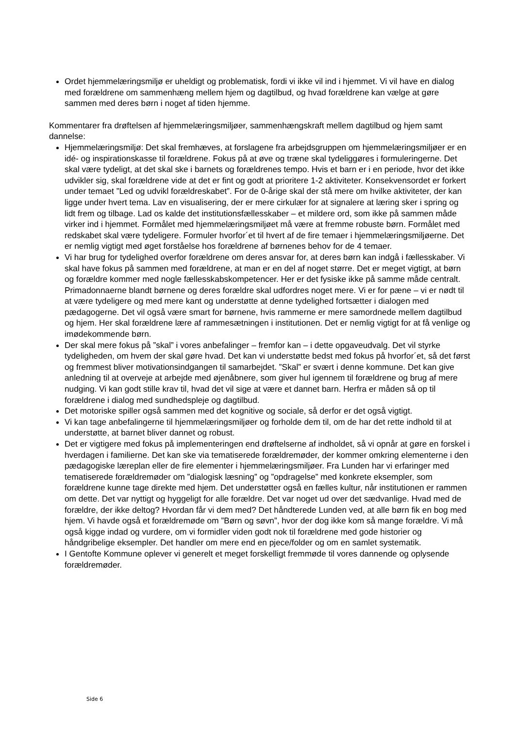Ordet hjemmelæringsmiljø er uheldigt og problematisk, fordi vi ikke vil ind i hjemmet. Vi vil have en dialog med forældrene om sammenhæng mellem hjem og dagtilbud, og hvad forældrene kan vælge at gøre sammen med deres børn i noget af tiden hjemme.
Kommentarer fra drøftelsen af hjemmelæringsmiljøer, sammenhængskraft mellem dagtilbud og hjem samt dannelse:
Hjemmelæringsmiljø: Det skal fremhæves, at forslagene fra arbejdsgruppen om hjemmelæringsmiljøer er en idé- og inspirationskasse til forældrene. Fokus på at øve og træne skal tydeliggøres i formuleringerne. Det skal være tydeligt, at det skal ske i barnets og forældrenes tempo. Hvis et barn er i en periode, hvor det ikke udvikler sig, skal forældrene vide at det er fint og godt at prioritere 1-2 aktiviteter. Konsekvensordet er forkert under temaet ”Led og udvikl forældreskabet”. For de 0-årige skal der stå mere om hvilke aktiviteter, der kan ligge under hvert tema. Lav en visualisering, der er mere cirkulær for at signalere at læring sker i spring og lidt frem og tilbage. Lad os kalde det institutionsfællesskaber – et mildere ord, som ikke på sammen måde virker ind i hjemmet. Formålet med hjemmelæringsmiljøet må være at fremme robuste børn. Formålet med redskabet skal være tydeligere. Formuler hvorfor´et til hvert af de fire temaer i hjemmelæringsmiljøerne. Det er nemlig vigtigt med øget forståelse hos forældrene af børnenes behov for de 4 temaer.
Vi har brug for tydelighed overfor forældrene om deres ansvar for, at deres børn kan indgå i fællesskaber. Vi skal have fokus på sammen med forældrene, at man er en del af noget større. Det er meget vigtigt, at børn og forældre kommer med nogle fællesskabskompetencer. Her er det fysiske ikke på samme måde centralt. Primadonnaerne blandt børnene og deres forældre skal udfordres noget mere. Vi er for pæne – vi er nødt til at være tydeligere og med mere kant og understøtte at denne tydelighed fortsætter i dialogen med pædagogerne. Det vil også være smart for børnene, hvis rammerne er mere samordnede mellem dagtilbud og hjem. Her skal forældrene lære af rammesætningen i institutionen. Det er nemlig vigtigt for at få venlige og imødekommende børn.
Der skal mere fokus på ”skal” i vores anbefalinger – fremfor kan – i dette opgaveudvalg. Det vil styrke tydeligheden, om hvem der skal gøre hvad. Det kan vi understøtte bedst med fokus på hvorfor´et, så det først og fremmest bliver motivationsindgangen til samarbejdet. ”Skal” er svært i denne kommune. Det kan give anledning til at overveje at arbejde med øjenåbnere, som giver hul igennem til forældrene og brug af mere nudging. Vi kan godt stille krav til, hvad det vil sige at være et dannet barn. Herfra er måden så op til forældrene i dialog med sundhedspleje og dagtilbud.
Det motoriske spiller også sammen med det kognitive og sociale, så derfor er det også vigtigt.
Vi kan tage anbefalingerne til hjemmelæringsmiljøer og forholde dem til, om de har det rette indhold til at understøtte, at barnet bliver dannet og robust.
Det er vigtigere med fokus på implementeringen end drøftelserne af indholdet, så vi opnår at gøre en forskel i hverdagen i familierne. Det kan ske via tematiserede forældremøder, der kommer omkring elementerne i den pædagogiske læreplan eller de fire elementer i hjemmelæringsmiljøer. Fra Lunden har vi erfaringer med tematiserede forældremøder om ”dialogisk læsning” og ”opdragelse” med konkrete eksempler, som forældrene kunne tage direkte med hjem. Det understøtter også en fælles kultur, når institutionen er rammen om dette. Det var nyttigt og hyggeligt for alle forældre. Det var noget ud over det sædvanlige. Hvad med de forældre, der ikke deltog? Hvordan får vi dem med? Det håndterede Lunden ved, at alle børn fik en bog med hjem. Vi havde også et forældremøde om ”Børn og søvn”, hvor der dog ikke kom så mange forældre. Vi må også kigge indad og vurdere, om vi formidler viden godt nok til forældrene med gode historier og håndgribelige eksempler. Det handler om mere end en pjece/folder og om en samlet systematik.
I Gentofte Kommune oplever vi generelt et meget forskelligt fremmøde til vores dannende og oplysende forældremøder.
Side 6